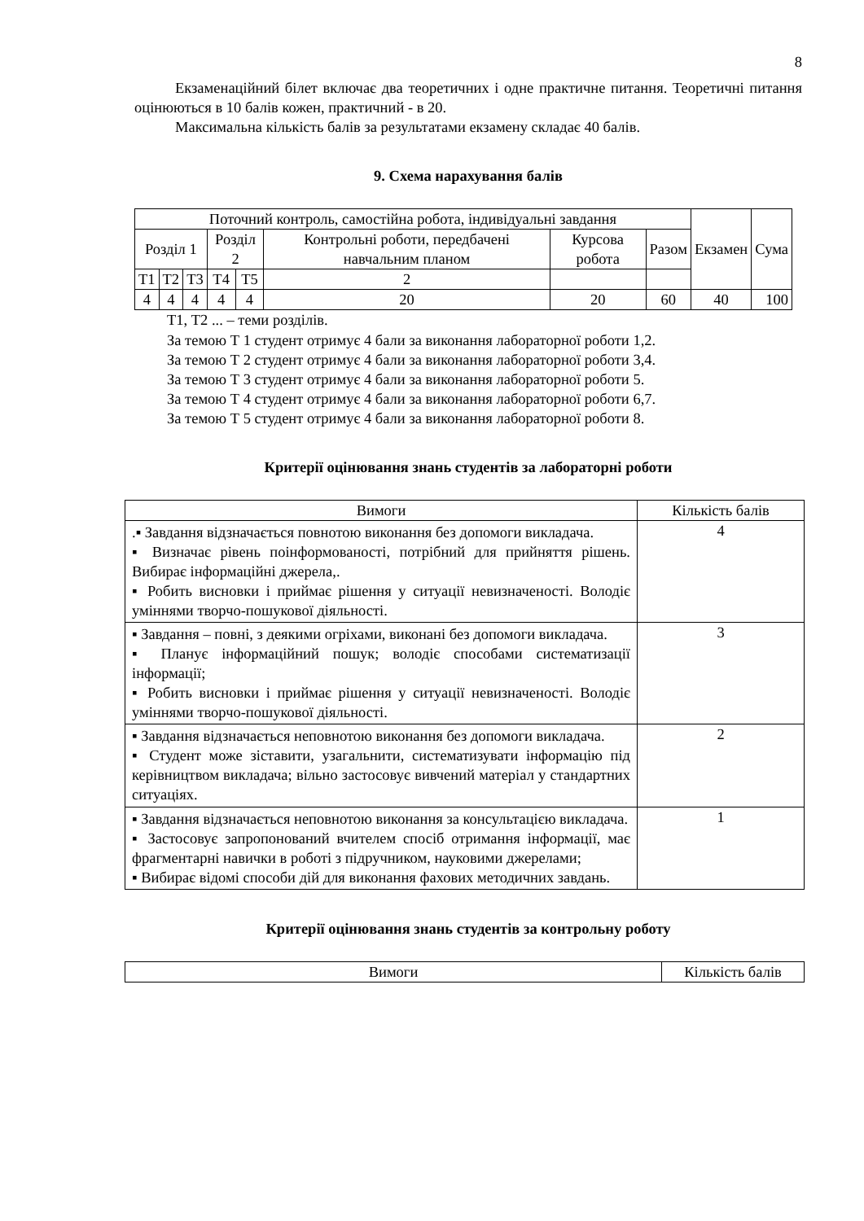8
Екзаменаційний білет включає два теоретичних і одне практичне питання. Теоретичні питання оцінюються в 10 балів кожен, практичний - в 20.
Максимальна кількість балів за результатами екзамену складає 40 балів.
9. Схема нарахування балів
| Поточний контроль, самостійна робота, індивідуальні завдання | | | | | | | | Екзамен | Сума |
| Розділ 1 | | | Розділ 2 | | Контрольні роботи, передбачені навчальним планом | Курсова робота | Разом | | |
| Т1 | Т2 | Т3 | Т4 | Т5 | 2 | | | | |
| 4 | 4 | 4 | 4 | 4 | 20 | 20 | 60 | 40 | 100 |
Т1, Т2 ... – теми розділів.
За темою Т 1 студент отримує 4 бали за виконання лабораторної роботи 1,2.
За темою Т 2 студент отримує 4 бали за виконання лабораторної роботи 3,4.
За темою Т 3 студент отримує 4 бали за виконання лабораторної роботи 5.
За темою Т 4 студент отримує 4 бали за виконання лабораторної роботи 6,7.
За темою Т 5 студент отримує 4 бали за виконання лабораторної роботи 8.
Критерії оцінювання знань студентів за лабораторні роботи
| Вимоги | Кількість балів |
| .▪ Завдання відзначається повнотою виконання без допомоги викладача. ▪ Визначає рівень поінформованості, потрібний для прийняття рішень. Вибирає інформаційні джерела,. ▪ Робить висновки і приймає рішення у ситуації невизначеності. Володіє уміннями творчо-пошукової діяльності. | 4 |
| ▪ Завдання – повні, з деякими огріхами, виконані без допомоги викладача. ▪ Планує інформаційний пошук; володіє способами систематизації інформації; ▪ Робить висновки і приймає рішення у ситуації невизначеності. Володіє уміннями творчо-пошукової діяльності. | 3 |
| ▪ Завдання відзначається неповнотою виконання без допомоги викладача. ▪ Студент може зіставити, узагальнити, систематизувати інформацію під керівництвом викладача; вільно застосовує вивчений матеріал у стандартних ситуаціях. | 2 |
| ▪ Завдання відзначається неповнотою виконання за консультацією викладача. ▪ Застосовує запропонований вчителем спосіб отримання інформації, має фрагментарні навички в роботі з підручником, науковими джерелами; ▪ Вибирає відомі способи дій для виконання фахових методичних завдань. | 1 |
Критерії оцінювання знань студентів за контрольну роботу
| Вимоги | Кількість балів |